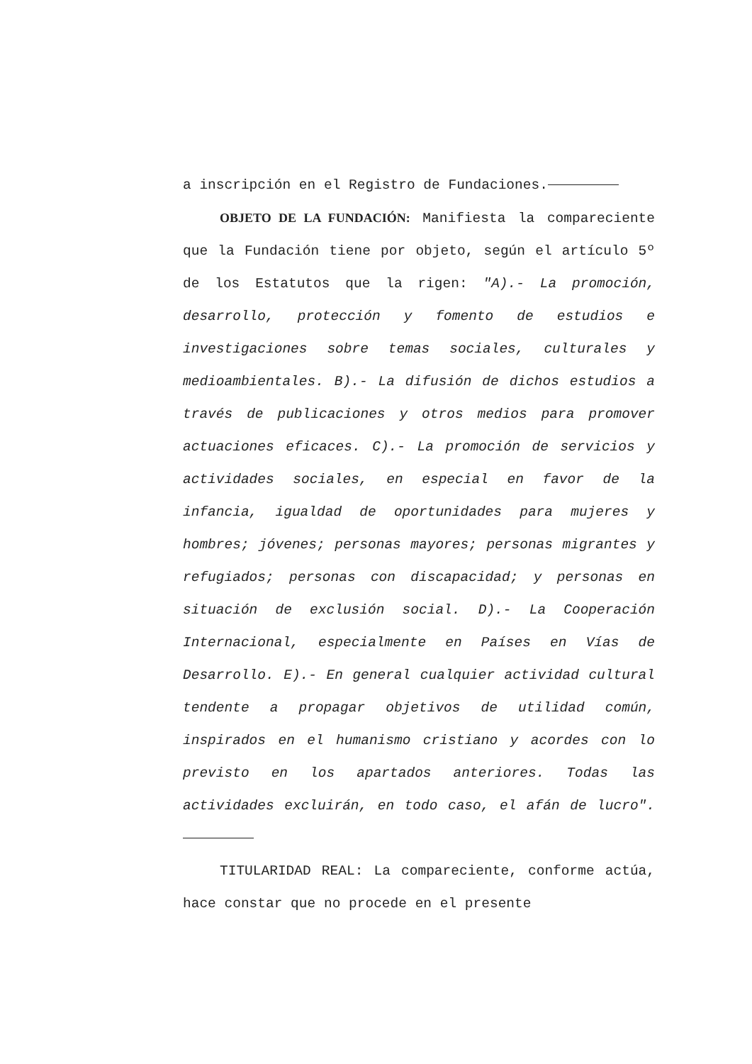a inscripción en el Registro de Fundaciones.
OBJETO DE LA FUNDACIÓN: Manifiesta la compareciente que la Fundación tiene por objeto, según el artículo 5º de los Estatutos que la rigen: "A).- La promoción, desarrollo, protección y fomento de estudios e investigaciones sobre temas sociales, culturales y medioambientales. B).- La difusión de dichos estudios a través de publicaciones y otros medios para promover actuaciones eficaces. C).- La promoción de servicios y actividades sociales, en especial en favor de la infancia, igualdad de oportunidades para mujeres y hombres; jóvenes; personas mayores; personas migrantes y refugiados; personas con discapacidad; y personas en situación de exclusión social. D).- La Cooperación Internacional, especialmente en Países en Vías de Desarrollo. E).- En general cualquier actividad cultural tendente a propagar objetivos de utilidad común, inspirados en el humanismo cristiano y acordes con lo previsto en los apartados anteriores. Todas las actividades excluirán, en todo caso, el afán de lucro".
TITULARIDAD REAL: La compareciente, conforme actúa, hace constar que no procede en el presente